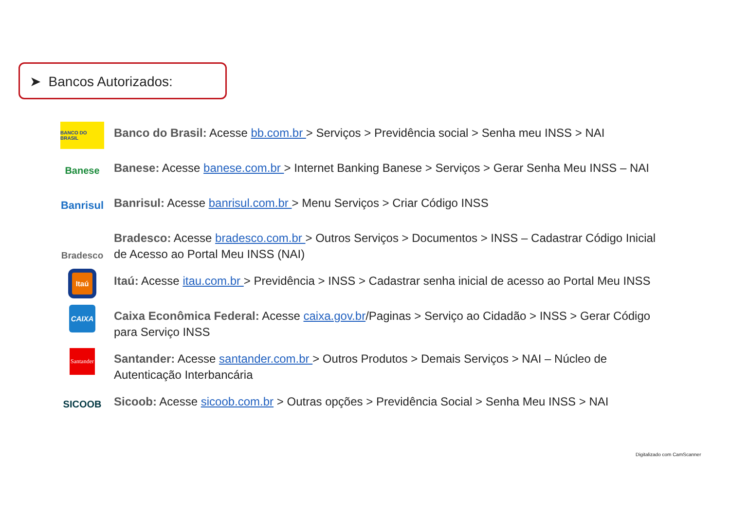➤ Bancos Autorizados:
BANCO DO BRASIL
Banco do Brasil: Acesse bb.com.br > Serviços > Previdência social > Senha meu INSS > NAI
Banese
Banese: Acesse banese.com.br > Internet Banking Banese > Serviços > Gerar Senha Meu INSS – NAI
Banrisul
Banrisul: Acesse banrisul.com.br > Menu Serviços > Criar Código INSS
Bradesco
Bradesco: Acesse bradesco.com.br > Outros Serviços > Documentos > INSS – Cadastrar Código Inicial de Acesso ao Portal Meu INSS (NAI)
Itaú
Itaú: Acesse itau.com.br > Previdência > INSS > Cadastrar senha inicial de acesso ao Portal Meu INSS
CAIXA
Caixa Econômica Federal: Acesse caixa.gov.br/Paginas > Serviço ao Cidadão > INSS > Gerar Código para Serviço INSS
Santander
Santander: Acesse santander.com.br > Outros Produtos > Demais Serviços > NAI – Núcleo de Autenticação Interbancária
SICOOB
Sicoob: Acesse sicoob.com.br > Outras opções > Previdência Social > Senha Meu INSS > NAI
Digitalizado com CamScanner